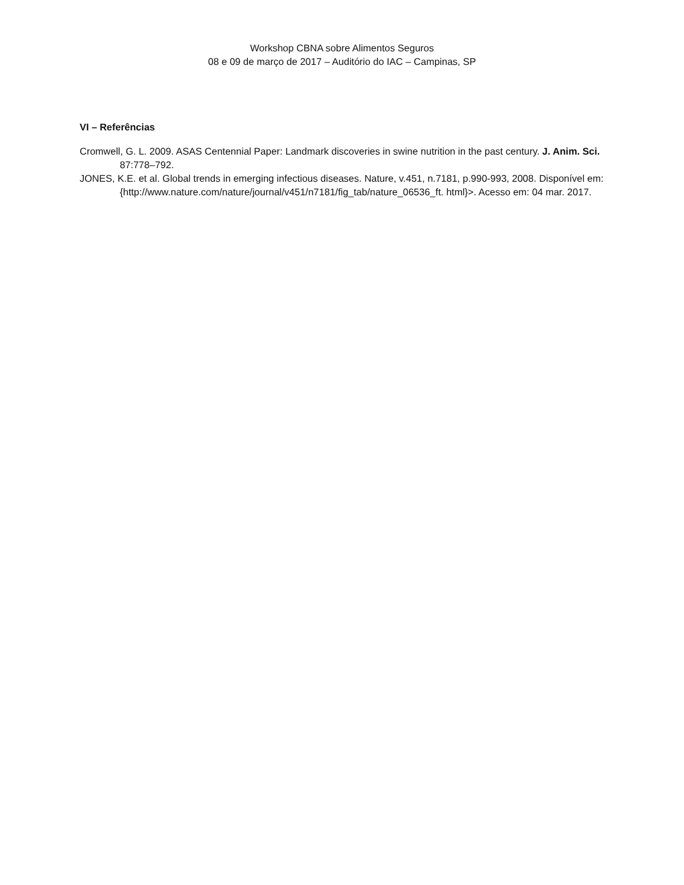Workshop CBNA sobre Alimentos Seguros
08 e 09 de março de 2017 – Auditório do IAC – Campinas, SP
VI – Referências
Cromwell, G. L. 2009. ASAS Centennial Paper: Landmark discoveries in swine nutrition in the past century. J. Anim. Sci. 87:778–792.
JONES, K.E. et al. Global trends in emerging infectious diseases. Nature, v.451, n.7181, p.990-993, 2008. Disponível em: {http://www.nature.com/nature/journal/v451/n7181/fig_tab/nature_06536_ft. html}>. Acesso em: 04 mar. 2017.